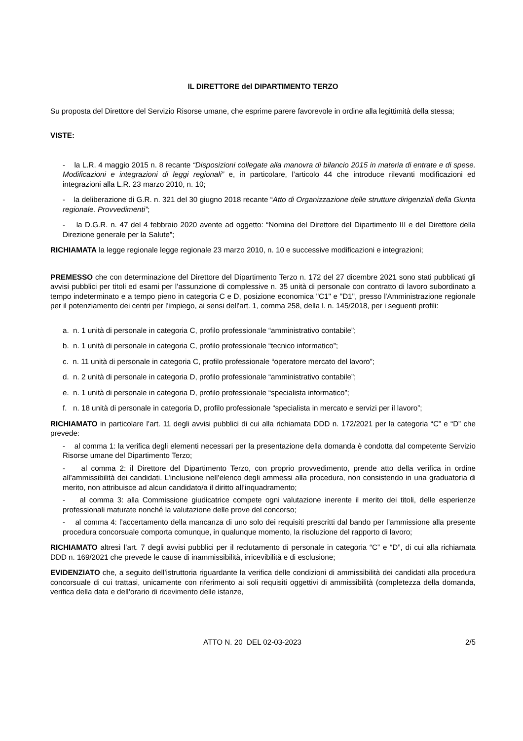IL DIRETTORE del DIPARTIMENTO TERZO
Su proposta del Direttore del Servizio Risorse umane, che esprime parere favorevole in ordine alla legittimità della stessa;
VISTE:
- la L.R. 4 maggio 2015 n. 8 recante “Disposizioni collegate alla manovra di bilancio 2015 in materia di entrate e di spese. Modificazioni e integrazioni di leggi regionali” e, in particolare, l’articolo 44 che introduce rilevanti modificazioni ed integrazioni alla L.R. 23 marzo 2010, n. 10;
- la deliberazione di G.R. n. 321 del 30 giugno 2018 recante “Atto di Organizzazione delle strutture dirigenziali della Giunta regionale. Provvedimenti”;
- la D.G.R. n. 47 del 4 febbraio 2020 avente ad oggetto: “Nomina del Direttore del Dipartimento III e del Direttore della Direzione generale per la Salute”;
RICHIAMATA la legge regionale legge regionale 23 marzo 2010, n. 10 e successive modificazioni e integrazioni;
PREMESSO che con determinazione del Direttore del Dipartimento Terzo n. 172 del 27 dicembre 2021 sono stati pubblicati gli avvisi pubblici per titoli ed esami per l’assunzione di complessive n. 35 unità di personale con contratto di lavoro subordinato a tempo indeterminato e a tempo pieno in categoria C e D, posizione economica "C1" e "D1", presso l'Amministrazione regionale per il potenziamento dei centri per l'impiego, ai sensi dell'art. 1, comma 258, della l. n. 145/2018, per i seguenti profili:
a. n. 1 unità di personale in categoria C, profilo professionale “amministrativo contabile”;
b. n. 1 unità di personale in categoria C, profilo professionale “tecnico informatico”;
c. n. 11 unità di personale in categoria C, profilo professionale “operatore mercato del lavoro”;
d. n. 2 unità di personale in categoria D, profilo professionale “amministrativo contabile”;
e. n. 1 unità di personale in categoria D, profilo professionale “specialista informatico”;
f. n. 18 unità di personale in categoria D, profilo professionale “specialista in mercato e servizi per il lavoro”;
RICHIAMATO in particolare l’art. 11 degli avvisi pubblici di cui alla richiamata DDD n. 172/2021 per la categoria “C” e “D” che prevede:
- al comma 1: la verifica degli elementi necessari per la presentazione della domanda è condotta dal competente Servizio Risorse umane del Dipartimento Terzo;
- al comma 2: il Direttore del Dipartimento Terzo, con proprio provvedimento, prende atto della verifica in ordine all’ammissibilità dei candidati. L’inclusione nell’elenco degli ammessi alla procedura, non consistendo in una graduatoria di merito, non attribuisce ad alcun candidato/a il diritto all’inquadramento;
- al comma 3: alla Commissione giudicatrice compete ogni valutazione inerente il merito dei titoli, delle esperienze professionali maturate nonché la valutazione delle prove del concorso;
- al comma 4: l’accertamento della mancanza di uno solo dei requisiti prescritti dal bando per l’ammissione alla presente procedura concorsuale comporta comunque, in qualunque momento, la risoluzione del rapporto di lavoro;
RICHIAMATO altresì l’art. 7 degli avvisi pubblici per il reclutamento di personale in categoria “C” e “D”, di cui alla richiamata DDD n. 169/2021 che prevede le cause di inammissibilità, irricevibilità e di esclusione;
EVIDENZIATO che, a seguito dell’istruttoria riguardante la verifica delle condizioni di ammissibilità dei candidati alla procedura concorsuale di cui trattasi, unicamente con riferimento ai soli requisiti oggettivi di ammissibilità (completezza della domanda, verifica della data e dell’orario di ricevimento delle istanze,
ATTO N. 20 DEL 02-03-2023 2/5